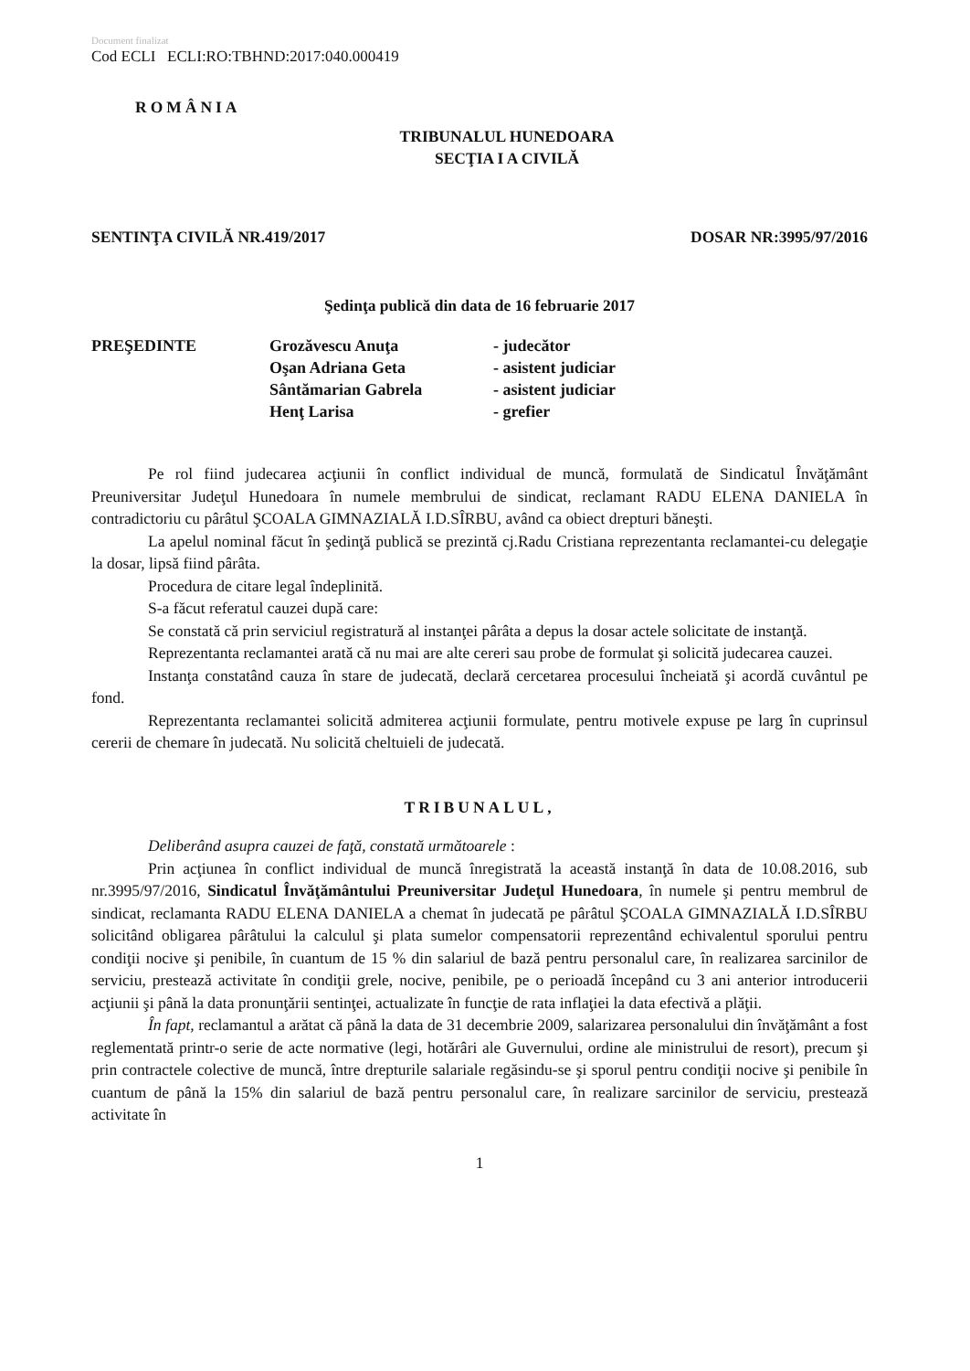Document finalizat
Cod ECLI ECLI:RO:TBHND:2017:040.000419
ROMÂNIA
TRIBUNALUL HUNEDOARA
SECŢIA I A CIVILĂ
SENTINŢA CIVILĂ NR.419/2017 DOSAR NR:3995/97/2016
Şedinţa publică din data de 16 februarie 2017
| PREŞEDINTE | Grozăvescu Anuţa | - judecător |
| | Oşan Adriana Geta | - asistent judiciar |
| | Sântămarian Gabrela | - asistent judiciar |
| | Henţ Larisa | - grefier |
Pe rol fiind judecarea acţiunii în conflict individual de muncă, formulată de Sindicatul Învăţământ Preuniversitar Judeţul Hunedoara în numele membrului de sindicat, reclamant RADU ELENA DANIELA în contradictoriu cu pârâtul ŞCOALA GIMNAZIALĂ I.D.SÎRBU, având ca obiect drepturi băneşti.
La apelul nominal făcut în şedinţă publică se prezintă cj.Radu Cristiana reprezentanta reclamantei-cu delegaţie la dosar, lipsă fiind pârâta.
Procedura de citare legal îndeplinită.
S-a făcut referatul cauzei după care:
Se constată că prin serviciul registratură al instanţei pârâta a depus la dosar actele solicitate de instanţă.
Reprezentanta reclamantei arată că nu mai are alte cereri sau probe de formulat şi solicită judecarea cauzei.
Instanţa constatând cauza în stare de judecată, declară cercetarea procesului încheiată şi acordă cuvântul pe fond.
Reprezentanta reclamantei solicită admiterea acţiunii formulate, pentru motivele expuse pe larg în cuprinsul cererii de chemare în judecată. Nu solicită cheltuieli de judecată.
TRIBUNALUL,
Deliberând asupra cauzei de faţă, constată următoarele :
Prin acţiunea în conflict individual de muncă înregistrată la această instanţă în data de 10.08.2016, sub nr.3995/97/2016, Sindicatul Învăţământului Preuniversitar Judeţul Hunedoara, în numele şi pentru membrul de sindicat, reclamanta RADU ELENA DANIELA a chemat în judecată pe pârâtul ŞCOALA GIMNAZIALĂ I.D.SÎRBU solicitând obligarea pârâtului la calculul şi plata sumelor compensatorii reprezentând echivalentul sporului pentru condiţii nocive şi penibile, în cuantum de 15 % din salariul de bază pentru personalul care, în realizarea sarcinilor de serviciu, prestează activitate în condiţii grele, nocive, penibile, pe o perioadă începând cu 3 ani anterior introducerii acţiunii şi până la data pronunţării sentinţei, actualizate în funcţie de rata inflaţiei la data efectivă a plăţii.
În fapt, reclamantul a arătat că până la data de 31 decembrie 2009, salarizarea personalului din învăţământ a fost reglementată printr-o serie de acte normative (legi, hotărâri ale Guvernului, ordine ale ministrului de resort), precum şi prin contractele colective de muncă, între drepturile salariale regăsindu-se şi sporul pentru condiţii nocive şi penibile în cuantum de până la 15% din salariul de bază pentru personalul care, în realizare sarcinilor de serviciu, prestează activitate în
1